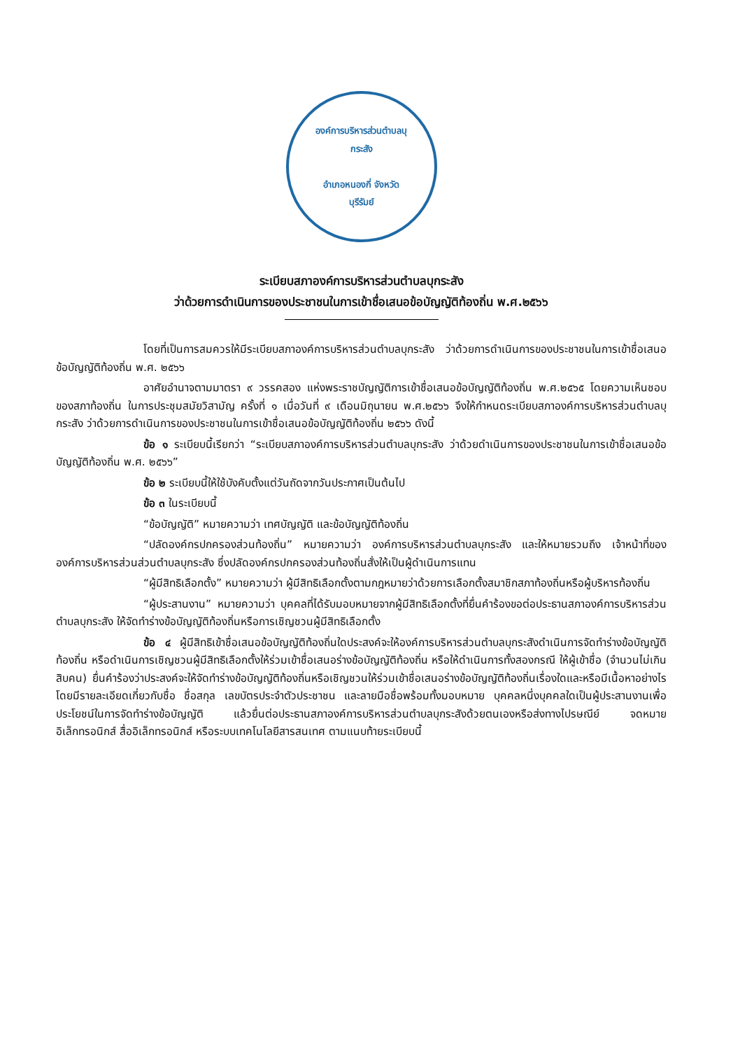องค์การบริหารส่วนตำบลบุกระสัง
อำเภอหนองกี่ จังหวัดบุรีรัมย์
ระเบียบสภาองค์การบริหารส่วนตำบลบุกระสัง
ว่าด้วยการดำเนินการของประชาชนในการเข้าชื่อเสนอข้อบัญญัติท้องถิ่น พ.ศ.๒๕๖๖
โดยที่เป็นการสมควรให้มีระเบียบสภาองค์การบริหารส่วนตำบลบุกระสัง ว่าด้วยการดำเนินการของประชาชนในการเข้าชื่อเสนอข้อบัญญัติท้องถิ่น พ.ศ. ๒๕๖๖
อาศัยอำนาจตามมาตรา ๙ วรรคสอง แห่งพระราชบัญญัติการเข้าชื่อเสนอข้อบัญญัติท้องถิ่น พ.ศ.๒๕๖๕ โดยความเห็นชอบของสภาท้องถิ่น ในการประชุมสมัยวิสามัญ ครั้งที่ ๑ เมื่อวันที่ ๙ เดือนมิถุนายน พ.ศ.๒๕๖๖ จึงให้กำหนดระเบียบสภาองค์การบริหารส่วนตำบลบุกระสัง ว่าด้วยการดำเนินการของประชาชนในการเข้าชื่อเสนอข้อบัญญัติท้องถิ่น ๒๕๖๖ ดังนี้
ข้อ ๑ ระเบียบนี้เรียกว่า “ระเบียบสภาองค์การบริหารส่วนตำบลบุกระสัง ว่าด้วยดำเนินการของประชาชนในการเข้าชื่อเสนอข้อบัญญัติท้องถิ่น พ.ศ. ๒๕๖๖”
ข้อ ๒ ระเบียบนี้ให้ใช้บังคับตั้งแต่วันถัดจากวันประกาศเป็นต้นไป
ข้อ ๓ ในระเบียบนี้
“ข้อบัญญัติ” หมายความว่า เทศบัญญัติ และข้อบัญญัติท้องถิ่น
“ปลัดองค์กรปกครองส่วนท้องถิ่น” หมายความว่า องค์การบริหารส่วนตำบลบุกระสัง และให้หมายรวมถึง เจ้าหน้าที่ขององค์การบริหารส่วนส่วนตำบลบุกระสัง ซึ่งปลัดองค์กรปกครองส่วนท้องถิ่นสั่งให้เป็นผู้ดำเนินการแทน
“ผู้มีสิทธิเลือกตั้ง” หมายความว่า ผู้มีสิทธิเลือกตั้งตามกฎหมายว่าด้วยการเลือกตั้งสมาชิกสภาท้องถิ่นหรือผู้บริหารท้องถิ่น
“ผู้ประสานงาน” หมายความว่า บุคคลที่ได้รับมอบหมายจากผู้มีสิทธิเลือกตั้งที่ยื่นคำร้องขอต่อประธานสภาองค์การบริหารส่วนตำบลบุกระสัง ให้จัดทำร่างข้อบัญญัติท้องถิ่นหรือการเชิญชวนผู้มีสิทธิเลือกตั้ง
ข้อ ๔ ผู้มีสิทธิเข้าชื่อเสนอข้อบัญญัติท้องถิ่นใดประสงค์จะให้องค์การบริหารส่วนตำบลบุกระสังดำเนินการจัดทำร่างข้อบัญญัติท้องถิ่น หรือดำเนินการเชิญชวนผู้มีสิทธิเลือกตั้งให้ร่วมเข้าชื่อเสนอร่างข้อบัญญัติท้องถิ่น หรือให้ดำเนินการทั้งสองกรณี ให้ผู้เข้าชื่อ (จำนวนไม่เกินสิบคน) ยื่นคำร้องว่าประสงค์จะให้จัดทำร่างข้อบัญญัติท้องถิ่นหรือเชิญชวนให้ร่วมเข้าชื่อเสนอร่างข้อบัญญัติท้องถิ่นเรื่องใดและหรือมีเนื้อหาอย่างไร โดยมีรายละเอียดเกี่ยวกับชื่อ ชื่อสกุล เลขบัตรประจำตัวประชาชน และลายมือชื่อพร้อมทั้งมอบหมาย บุคคลหนึ่งบุคคลใดเป็นผู้ประสานงานเพื่อประโยชน์ในการจัดทำร่างข้อบัญญัติ แล้วยื่นต่อประธานสภาองค์การบริหารส่วนตำบลบุกระสังด้วยตนเองหรือส่งทางไปรษณีย์ จดหมายอิเล็กทรอนิกส์ สื่ออิเล็กทรอนิกส์ หรือระบบเทคโนโลยีสารสนเทศ ตามแนบท้ายระเบียบนี้